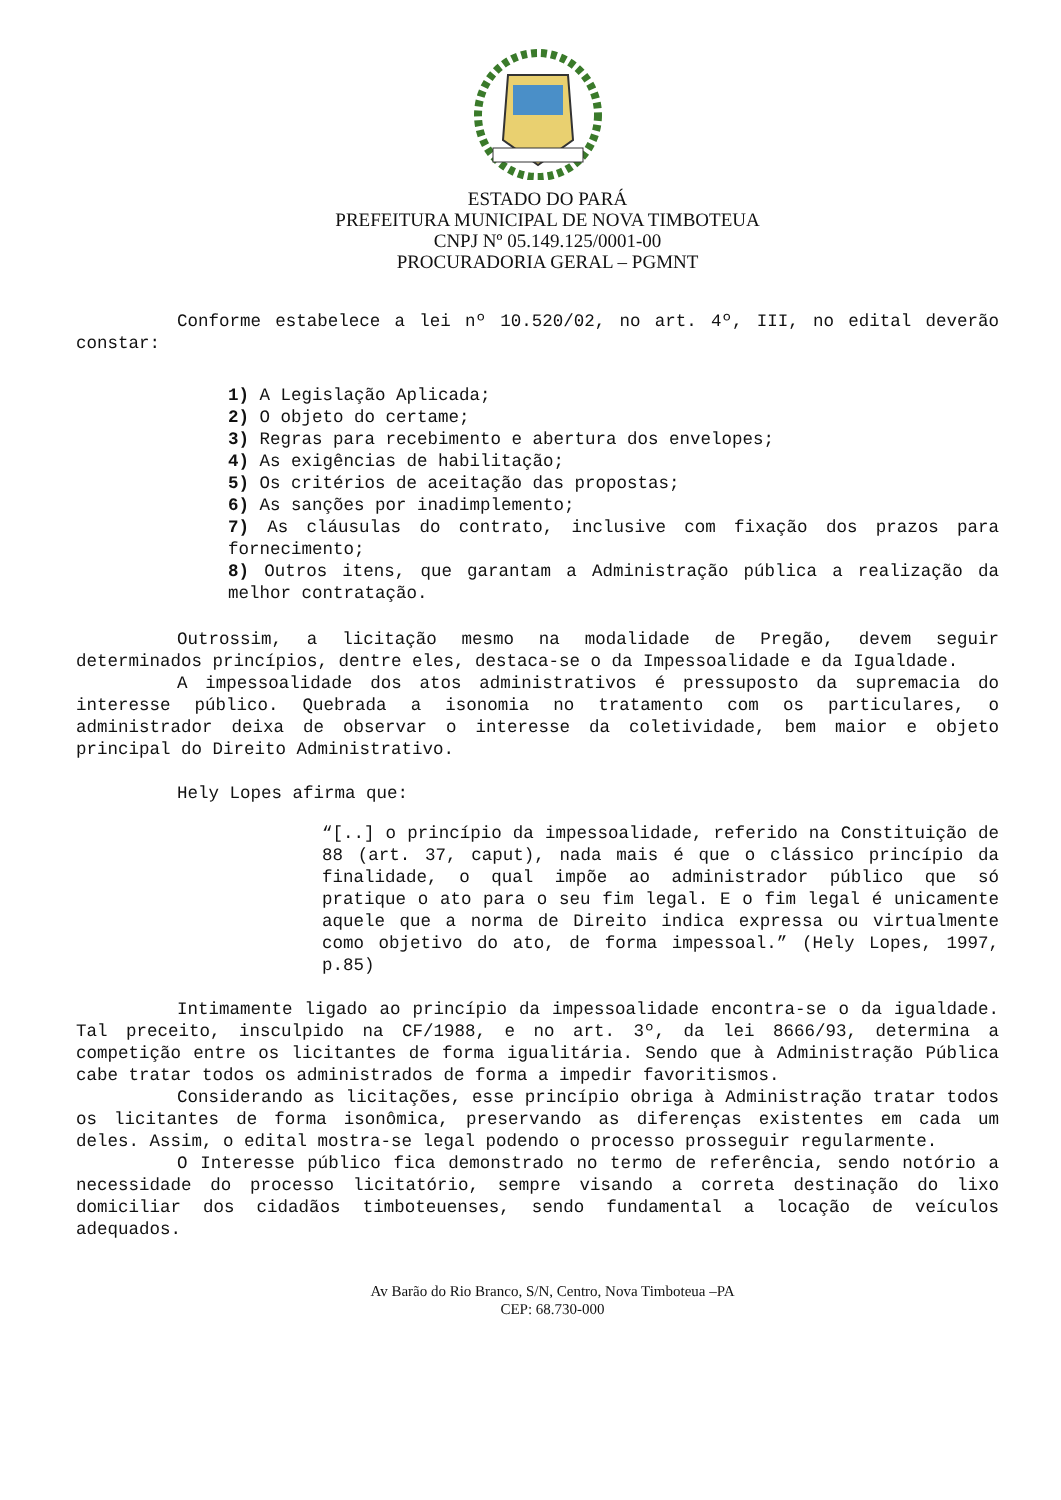ESTADO DO PARÁ
PREFEITURA MUNICIPAL DE NOVA TIMBOTEUA
CNPJ Nº 05.149.125/0001-00
PROCURADORIA GERAL – PGMNT
Conforme estabelece a lei nº 10.520/02, no art. 4º, III, no edital deverão constar:
1) A Legislação Aplicada;
2) O objeto do certame;
3) Regras para recebimento e abertura dos envelopes;
4) As exigências de habilitação;
5) Os critérios de aceitação das propostas;
6) As sanções por inadimplemento;
7) As cláusulas do contrato, inclusive com fixação dos prazos para fornecimento;
8) Outros itens, que garantam a Administração pública a realização da melhor contratação.
Outrossim, a licitação mesmo na modalidade de Pregão, devem seguir determinados princípios, dentre eles, destaca-se o da Impessoalidade e da Igualdade.
A impessoalidade dos atos administrativos é pressuposto da supremacia do interesse público. Quebrada a isonomia no tratamento com os particulares, o administrador deixa de observar o interesse da coletividade, bem maior e objeto principal do Direito Administrativo.
Hely Lopes afirma que:
“[..] o princípio da impessoalidade, referido na Constituição de 88 (art. 37, caput), nada mais é que o clássico princípio da finalidade, o qual impõe ao administrador público que só pratique o ato para o seu fim legal. E o fim legal é unicamente aquele que a norma de Direito indica expressa ou virtualmente como objetivo do ato, de forma impessoal.” (Hely Lopes, 1997, p.85)
Intimamente ligado ao princípio da impessoalidade encontra-se o da igualdade. Tal preceito, insculpido na CF/1988, e no art. 3º, da lei 8666/93, determina a competição entre os licitantes de forma igualitária. Sendo que à Administração Pública cabe tratar todos os administrados de forma a impedir favoritismos.
Considerando as licitações, esse princípio obriga à Administração tratar todos os licitantes de forma isonômica, preservando as diferenças existentes em cada um deles. Assim, o edital mostra-se legal podendo o processo prosseguir regularmente.
O Interesse público fica demonstrado no termo de referência, sendo notório a necessidade do processo licitatório, sempre visando a correta destinação do lixo domiciliar dos cidadãos timboteuenses, sendo fundamental a locação de veículos adequados.
Av Barão do Rio Branco, S/N, Centro, Nova Timboteua –PA
CEP: 68.730-000